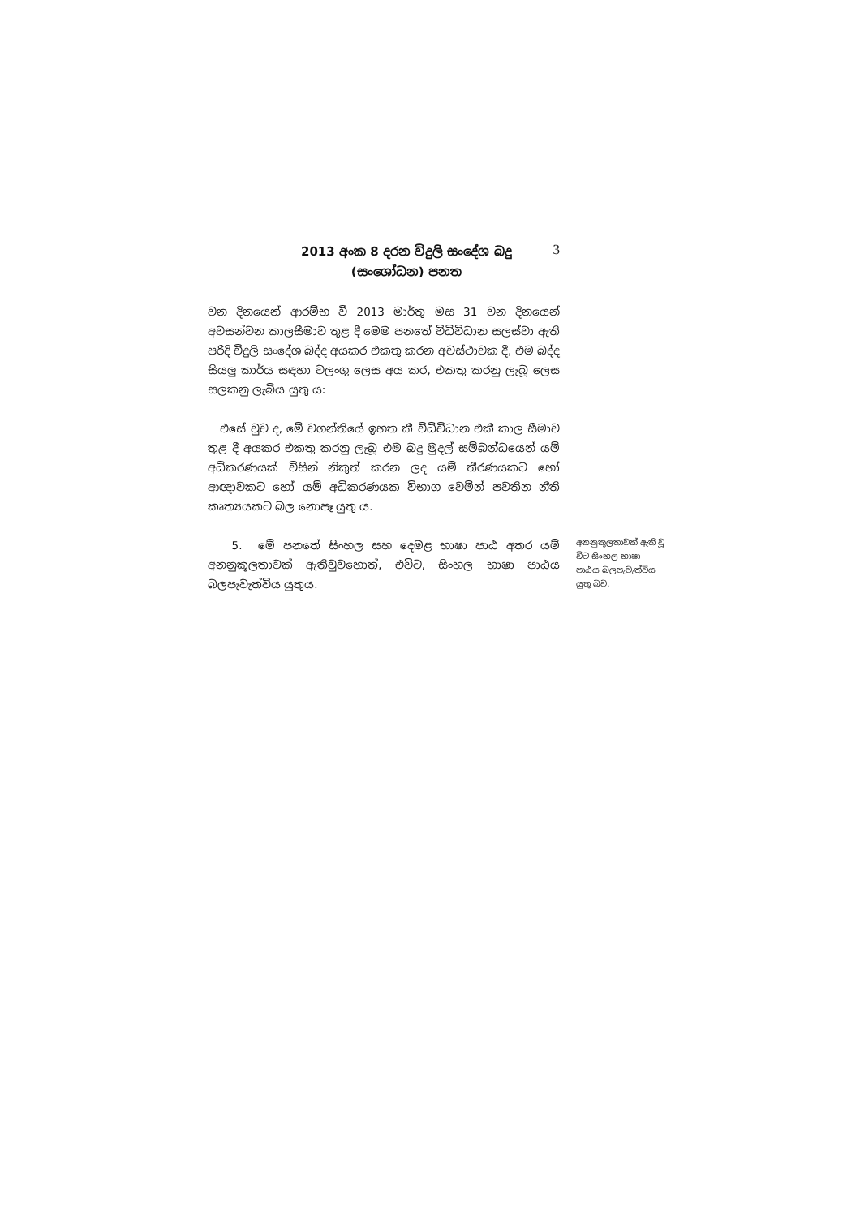2013 අංක 8 දරන විදුලි සංදේශ බදු
(සංශෝධන) පනත
3
වන දිනයෙන් ආරම්භ වී 2013 මාර්තු මස 31 වන දිනයෙන් අවසන්වන කාලසීමාව තුළ දී මෙම පනතේ විධිවිධාන සලස්වා ඇති පරිදි විදුලි සංදේශ බද්ද අයකර එකතු කරන අවස්ථාවක දී, එම බද්ද සියලු කාර්ය සඳහා වලංගු ලෙස අය කර, එකතු කරනු ලැබූ ලෙස සලකනු ලැබිය යුතු ය:
එසේ වුව ද, මේ වගන්තියේ ඉහත කී විධිවිධාන එකී කාල සීමාව තුළ දී අයකර එකතු කරනු ලැබූ එම බදු මුදල් සම්බන්ධයෙන් යම් අධිකරණයක් විසින් නිකුත් කරන ලද යම් තීරණයකට හෝ ආඥාවකට හෝ යම් අධිකරණයක විභාග වෙමින් පවතින නීති කෘත්‍යයකට බල නොපෑ යුතු ය.
5. මේ පනතේ සිංහල සහ දෙමළ භාෂා පාඨ අතර යම් අනනුකූලතාවක් ඇතිවුවහොත්, එවිට, සිංහල භාෂා පාඨය බලපැවැත්විය යුතුය.
අනනුකූලතාවක් ඇති වූ විට සිංහල භාෂා පාඨය බලපැවැත්විය යුතු බව.